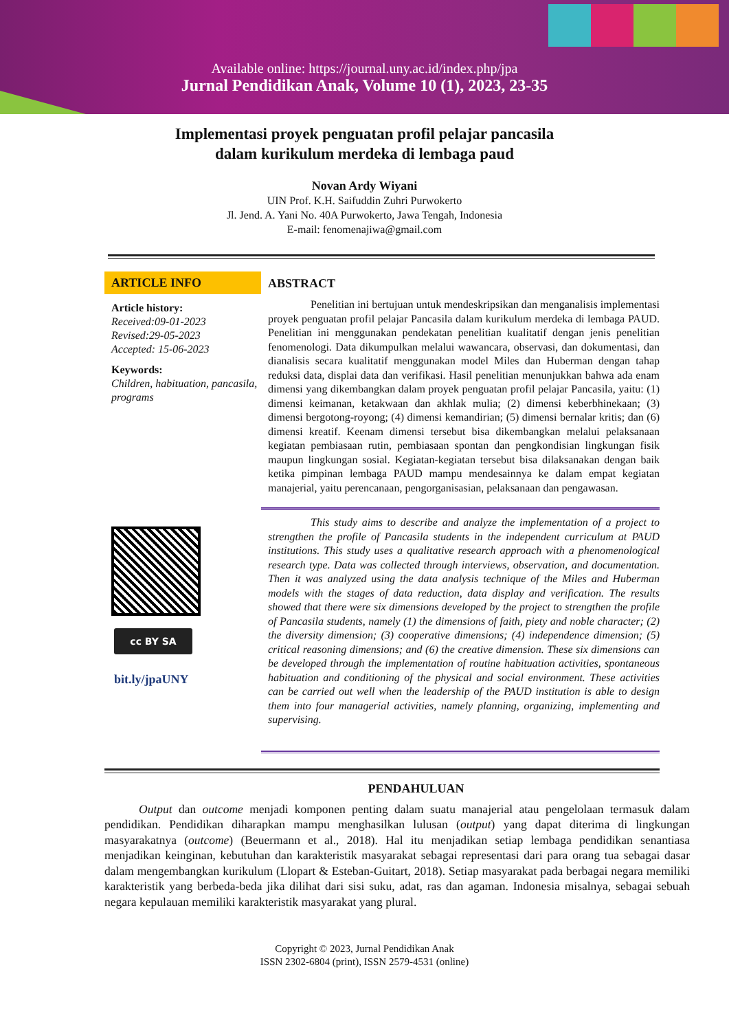Available online: https://journal.uny.ac.id/index.php/jpa
Jurnal Pendidikan Anak, Volume 10 (1), 2023, 23-35
Implementasi proyek penguatan profil pelajar pancasila
dalam kurikulum merdeka di lembaga paud
Novan Ardy Wiyani
UIN Prof. K.H. Saifuddin Zuhri Purwokerto
Jl. Jend. A. Yani No. 40A Purwokerto, Jawa Tengah, Indonesia
E-mail: fenomenajiwa@gmail.com
ARTICLE INFO
Article history:
Received:09-01-2023
Revised:29-05-2023
Accepted: 15-06-2023
Keywords:
Children, habituation, pancasila, programs
cc BY SA
bit.ly/jpaUNY
ABSTRACT
Penelitian ini bertujuan untuk mendeskripsikan dan menganalisis implementasi proyek penguatan profil pelajar Pancasila dalam kurikulum merdeka di lembaga PAUD. Penelitian ini menggunakan pendekatan penelitian kualitatif dengan jenis penelitian fenomenologi. Data dikumpulkan melalui wawancara, observasi, dan dokumentasi, dan dianalisis secara kualitatif menggunakan model Miles dan Huberman dengan tahap reduksi data, displai data dan verifikasi. Hasil penelitian menunjukkan bahwa ada enam dimensi yang dikembangkan dalam proyek penguatan profil pelajar Pancasila, yaitu: (1) dimensi keimanan, ketakwaan dan akhlak mulia; (2) dimensi keberbhinekaan; (3) dimensi bergotong-royong; (4) dimensi kemandirian; (5) dimensi bernalar kritis; dan (6) dimensi kreatif. Keenam dimensi tersebut bisa dikembangkan melalui pelaksanaan kegiatan pembiasaan rutin, pembiasaan spontan dan pengkondisian lingkungan fisik maupun lingkungan sosial. Kegiatan-kegiatan tersebut bisa dilaksanakan dengan baik ketika pimpinan lembaga PAUD mampu mendesainnya ke dalam empat kegiatan manajerial, yaitu perencanaan, pengorganisasian, pelaksanaan dan pengawasan.
This study aims to describe and analyze the implementation of a project to strengthen the profile of Pancasila students in the independent curriculum at PAUD institutions. This study uses a qualitative research approach with a phenomenological research type. Data was collected through interviews, observation, and documentation. Then it was analyzed using the data analysis technique of the Miles and Huberman models with the stages of data reduction, data display and verification. The results showed that there were six dimensions developed by the project to strengthen the profile of Pancasila students, namely (1) the dimensions of faith, piety and noble character; (2) the diversity dimension; (3) cooperative dimensions; (4) independence dimension; (5) critical reasoning dimensions; and (6) the creative dimension. These six dimensions can be developed through the implementation of routine habituation activities, spontaneous habituation and conditioning of the physical and social environment. These activities can be carried out well when the leadership of the PAUD institution is able to design them into four managerial activities, namely planning, organizing, implementing and supervising.
PENDAHULUAN
Output dan outcome menjadi komponen penting dalam suatu manajerial atau pengelolaan termasuk dalam pendidikan. Pendidikan diharapkan mampu menghasilkan lulusan (output) yang dapat diterima di lingkungan masyarakatnya (outcome) (Beuermann et al., 2018). Hal itu menjadikan setiap lembaga pendidikan senantiasa menjadikan keinginan, kebutuhan dan karakteristik masyarakat sebagai representasi dari para orang tua sebagai dasar dalam mengembangkan kurikulum (Llopart & Esteban-Guitart, 2018). Setiap masyarakat pada berbagai negara memiliki karakteristik yang berbeda-beda jika dilihat dari sisi suku, adat, ras dan agaman. Indonesia misalnya, sebagai sebuah negara kepulauan memiliki karakteristik masyarakat yang plural.
Copyright © 2023, Jurnal Pendidikan Anak
ISSN 2302-6804 (print), ISSN 2579-4531 (online)